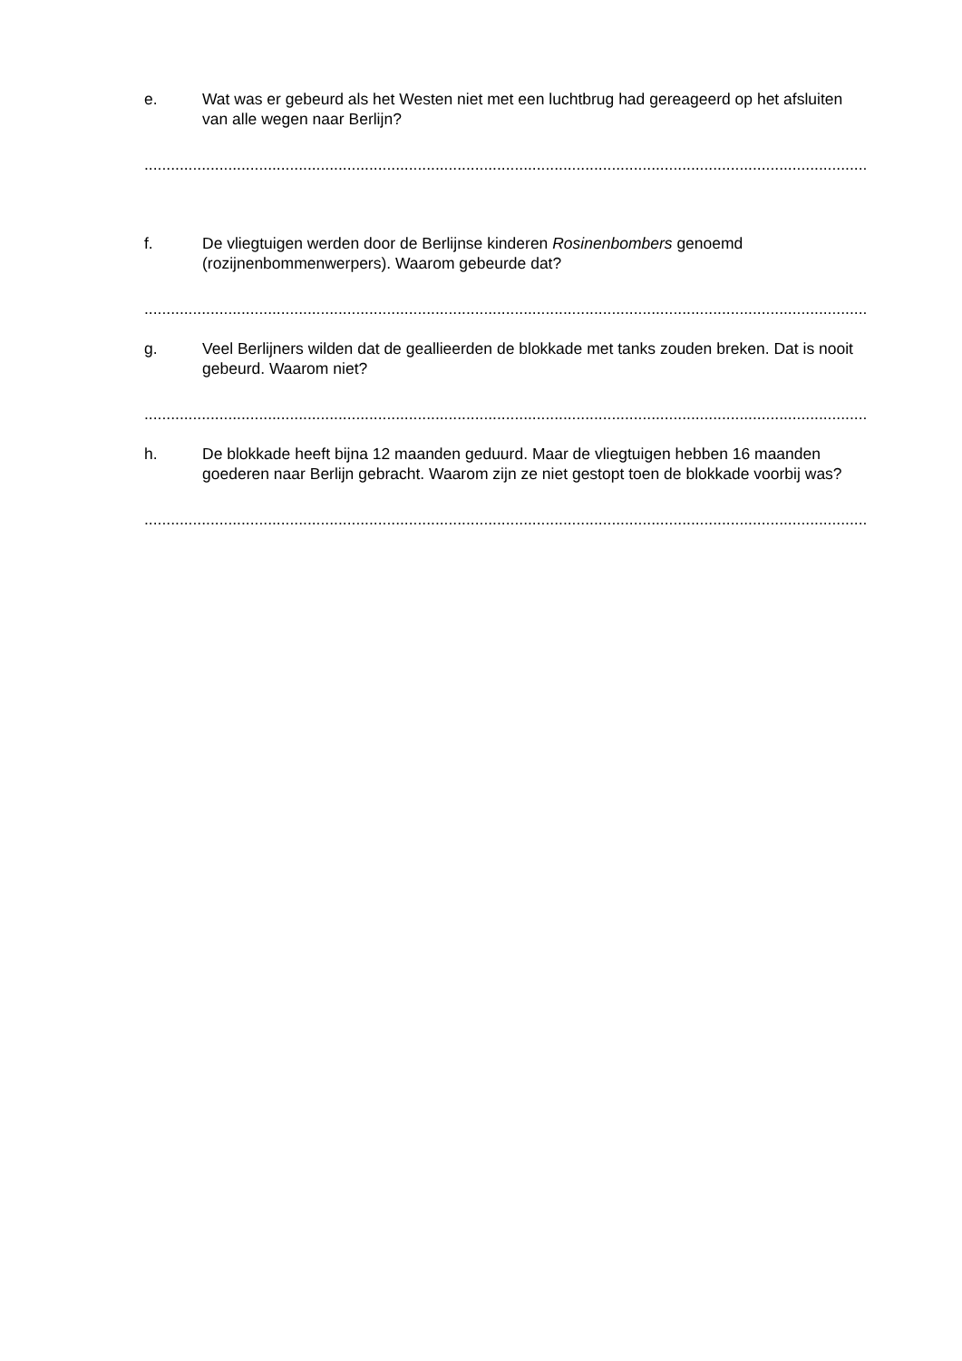e. Wat was er gebeurd als het Westen niet met een luchtbrug had gereageerd op het afsluiten van alle wegen naar Berlijn?
....................................................................................................................................................................
f. De vliegtuigen werden door de Berlijnse kinderen Rosinenbombers genoemd (rozijnenbommenwerpers). Waarom gebeurde dat?
....................................................................................................................................................................
g. Veel Berlijners wilden dat de geallieerden de blokkade met tanks zouden breken. Dat is nooit gebeurd. Waarom niet?
....................................................................................................................................................................
h. De blokkade heeft bijna 12 maanden geduurd. Maar de vliegtuigen hebben 16 maanden goederen naar Berlijn gebracht. Waarom zijn ze niet gestopt toen de blokkade voorbij was?
....................................................................................................................................................................